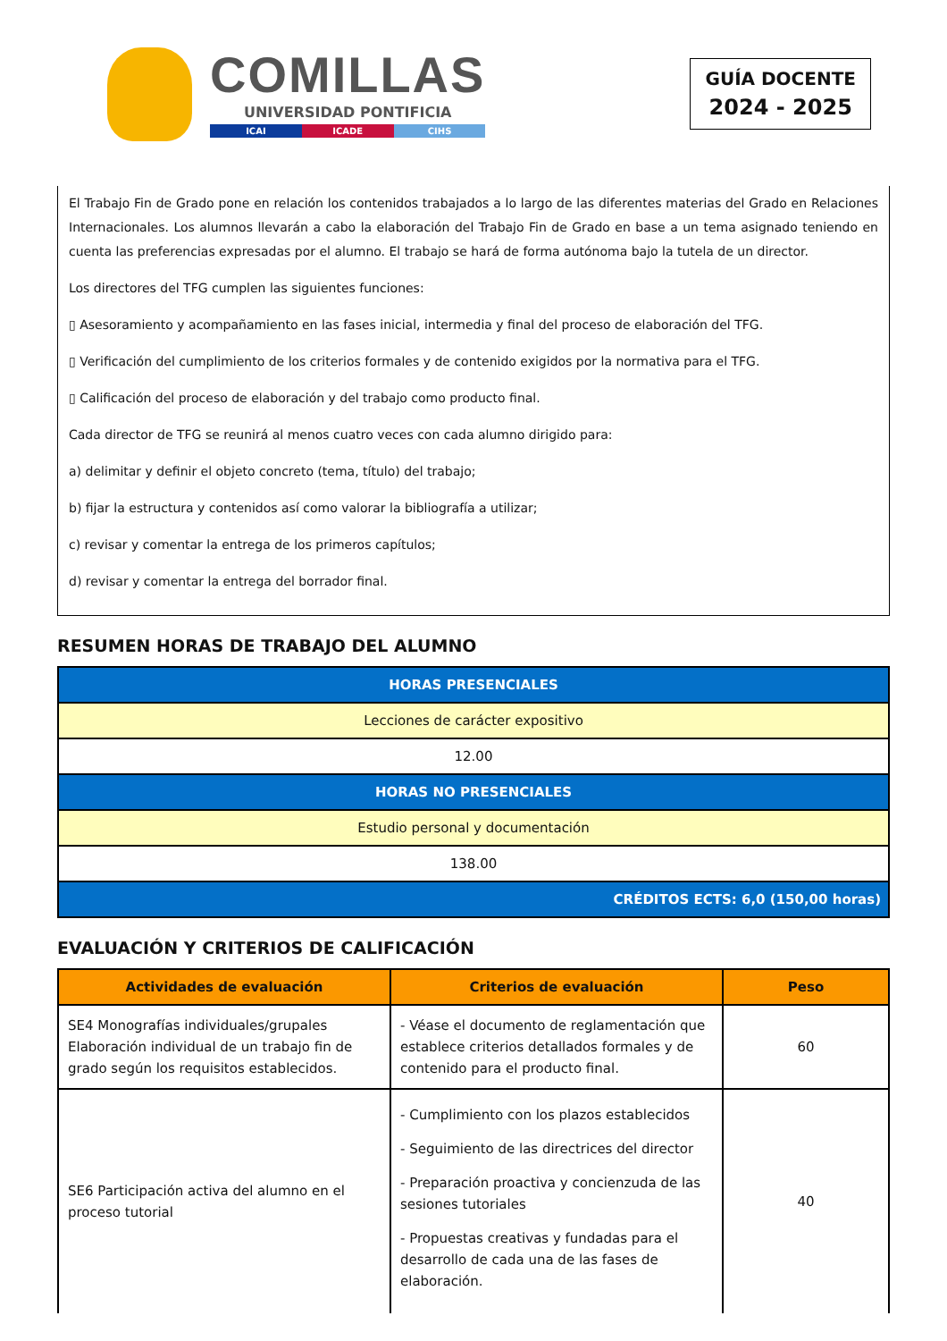COMILLAS
UNIVERSIDAD PONTIFICIA
ICAI ICADE CIHS
GUÍA DOCENTE
2024 - 2025
El Trabajo Fin de Grado pone en relación los contenidos trabajados a lo largo de las diferentes materias del Grado en Relaciones Internacionales. Los alumnos llevarán a cabo la elaboración del Trabajo Fin de Grado en base a un tema asignado teniendo en cuenta las preferencias expresadas por el alumno. El trabajo se hará de forma autónoma bajo la tutela de un director.
Los directores del TFG cumplen las siguientes funciones:
▯ Asesoramiento y acompañamiento en las fases inicial, intermedia y final del proceso de elaboración del TFG.
▯ Verificación del cumplimiento de los criterios formales y de contenido exigidos por la normativa para el TFG.
▯ Calificación del proceso de elaboración y del trabajo como producto final.
Cada director de TFG se reunirá al menos cuatro veces con cada alumno dirigido para:
a) delimitar y definir el objeto concreto (tema, título) del trabajo;
b) fijar la estructura y contenidos así como valorar la bibliografía a utilizar;
c) revisar y comentar la entrega de los primeros capítulos;
d) revisar y comentar la entrega del borrador final.
RESUMEN HORAS DE TRABAJO DEL ALUMNO
| HORAS PRESENCIALES |
| --- |
| Lecciones de carácter expositivo |
| 12.00 |
| HORAS NO PRESENCIALES |
| Estudio personal y documentación |
| 138.00 |
| CRÉDITOS ECTS: 6,0 (150,00 horas) |
EVALUACIÓN Y CRITERIOS DE CALIFICACIÓN
| Actividades de evaluación | Criterios de evaluación | Peso |
| --- | --- | --- |
| SE4 Monografías individuales/grupales Elaboración individual de un trabajo fin de grado según los requisitos establecidos. | - Véase el documento de reglamentación que establece criterios detallados formales y de contenido para el producto final. | 60 |
| SE6 Participación activa del alumno en el proceso tutorial | - Cumplimiento con los plazos establecidos - Seguimiento de las directrices del director - Preparación proactiva y concienzuda de las sesiones tutoriales - Propuestas creativas y fundadas para el desarrollo de cada una de las fases de elaboración. | 40 |